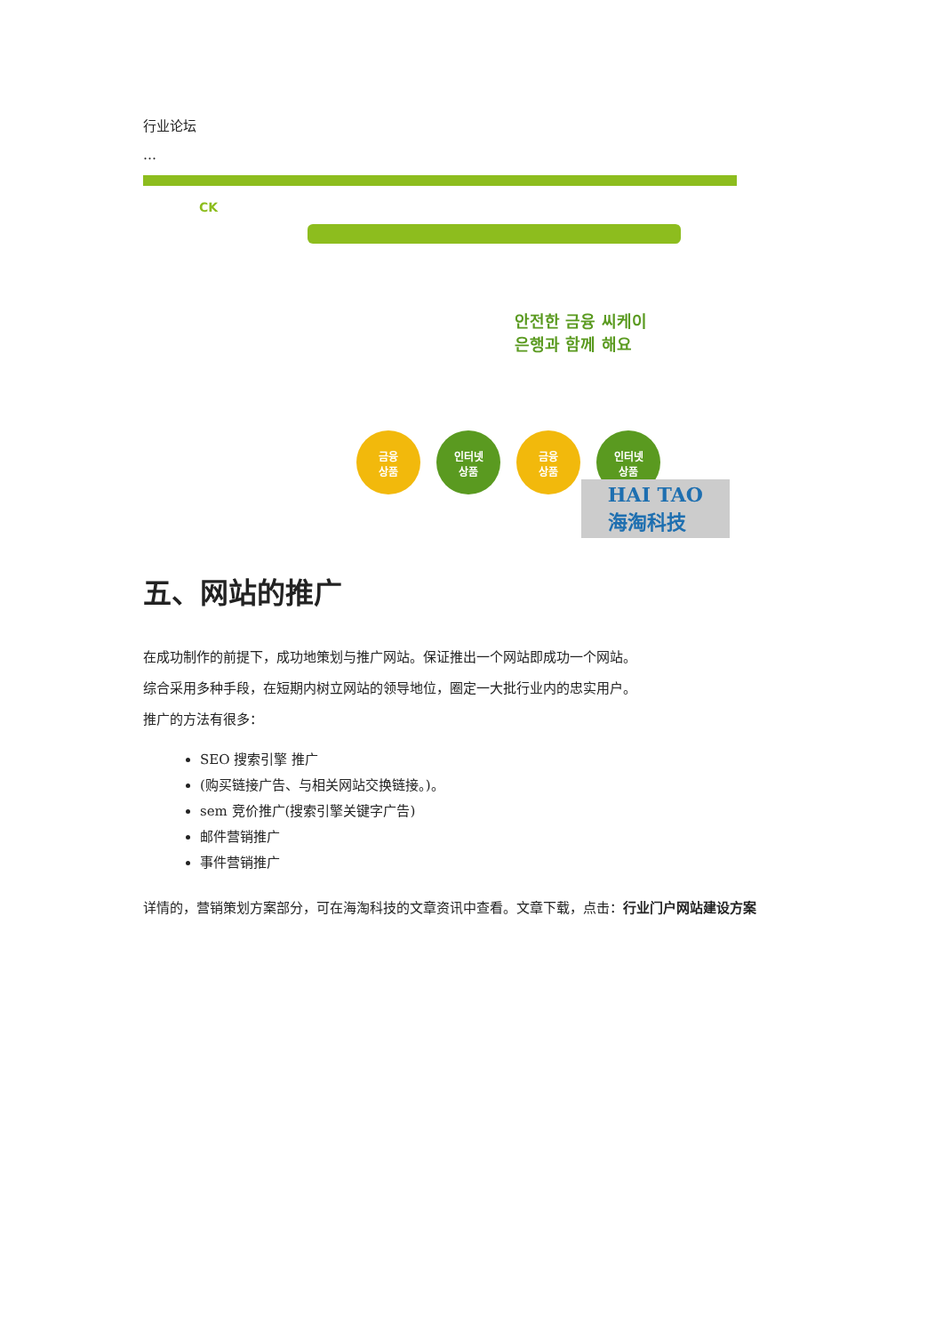行业论坛
…
CK
안전한 금융 씨케이
은행과 함께 해요
금융
상품
인터넷
상품
금융
상품
인터넷
상품
HAI TAO
海淘科技
五、网站的推广
在成功制作的前提下，成功地策划与推广网站。保证推出一个网站即成功一个网站。
综合采用多种手段，在短期内树立网站的领导地位，圈定一大批行业内的忠实用户。
推广的方法有很多：
SEO 搜索引擎 推广
(购买链接广告、与相关网站交换链接。)。
sem 竞价推广(搜索引擎关键字广告)
邮件营销推广
事件营销推广
详情的，营销策划方案部分，可在海淘科技的文章资讯中查看。文章下载，点击：行业门户网站建设方案